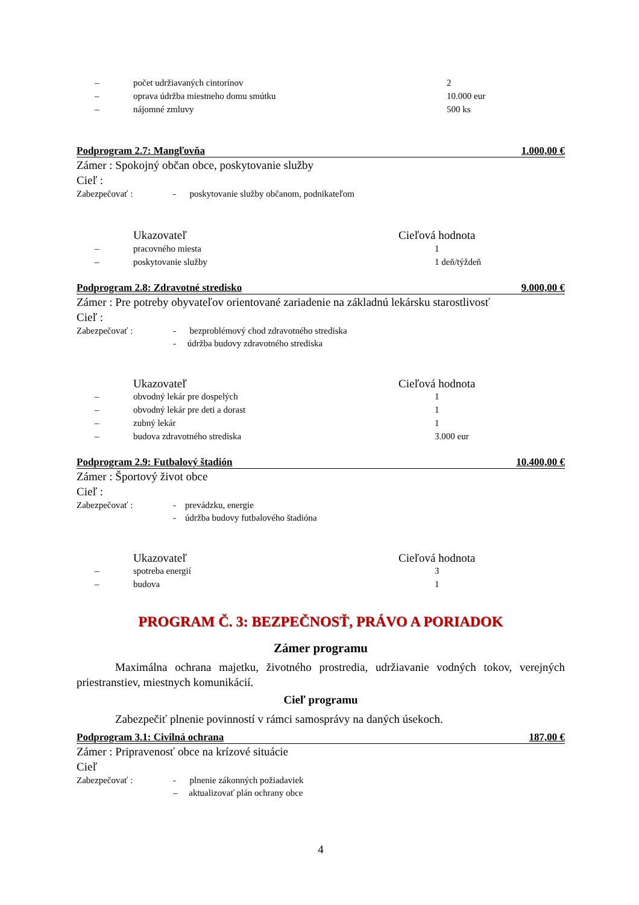| – | počet udržiavaných cintorínov | 2 |
| – | oprava údržba miestneho domu smútku | 10.000 eur |
| – | nájomné zmluvy | 500 ks |
Podprogram 2.7: Mangľovňa 1.000,00 €
Zámer : Spokojný občan obce, poskytovanie služby
Cieľ :
Zabezpečovať : - poskytovanie služby občanom, podnikateľom
| | Ukazovateľ | Cieľová hodnota |
| – | pracovného miesta | 1 |
| – | poskytovanie služby | 1 deň/týždeň |
Podprogram 2.8: Zdravotné stredisko 9.000,00 €
Zámer : Pre potreby obyvateľov orientované zariadenie na základnú lekársku starostlivosť
Cieľ :
Zabezpečovať : - bezproblémový chod zdravotného strediska
- údržba budovy zdravotného strediska
| | Ukazovateľ | Cieľová hodnota |
| – | obvodný lekár pre dospelých | 1 |
| – | obvodný lekár pre deti a dorast | 1 |
| – | zubný lekár | 1 |
| – | budova zdravotného strediska | 3.000 eur |
Podprogram 2.9: Futbalový štadión 10.400,00 €
Zámer : Športový život obce
Cieľ :
Zabezpečovať : - prevádzku, energie
- údržba budovy futbalového štadióna
| | Ukazovateľ | Cieľová hodnota |
| – | spotreba energií | 3 |
| – | budova | 1 |
PROGRAM Č. 3: BEZPEČNOSŤ, PRÁVO A PORIADOK
Zámer programu
Maximálna ochrana majetku, životného prostredia, udržiavanie vodných tokov, verejných priestranstiev, miestnych komunikácií.
Cieľ programu
Zabezpečiť plnenie povinností v rámci samosprávy na daných úsekoch.
Podprogram 3.1: Civilná ochrana 187,00 €
Zámer : Pripravenosť obce na krízové situácie
Cieľ
Zabezpečovať : - plnenie zákonných požiadaviek
– aktualizovať plán ochrany obce
4